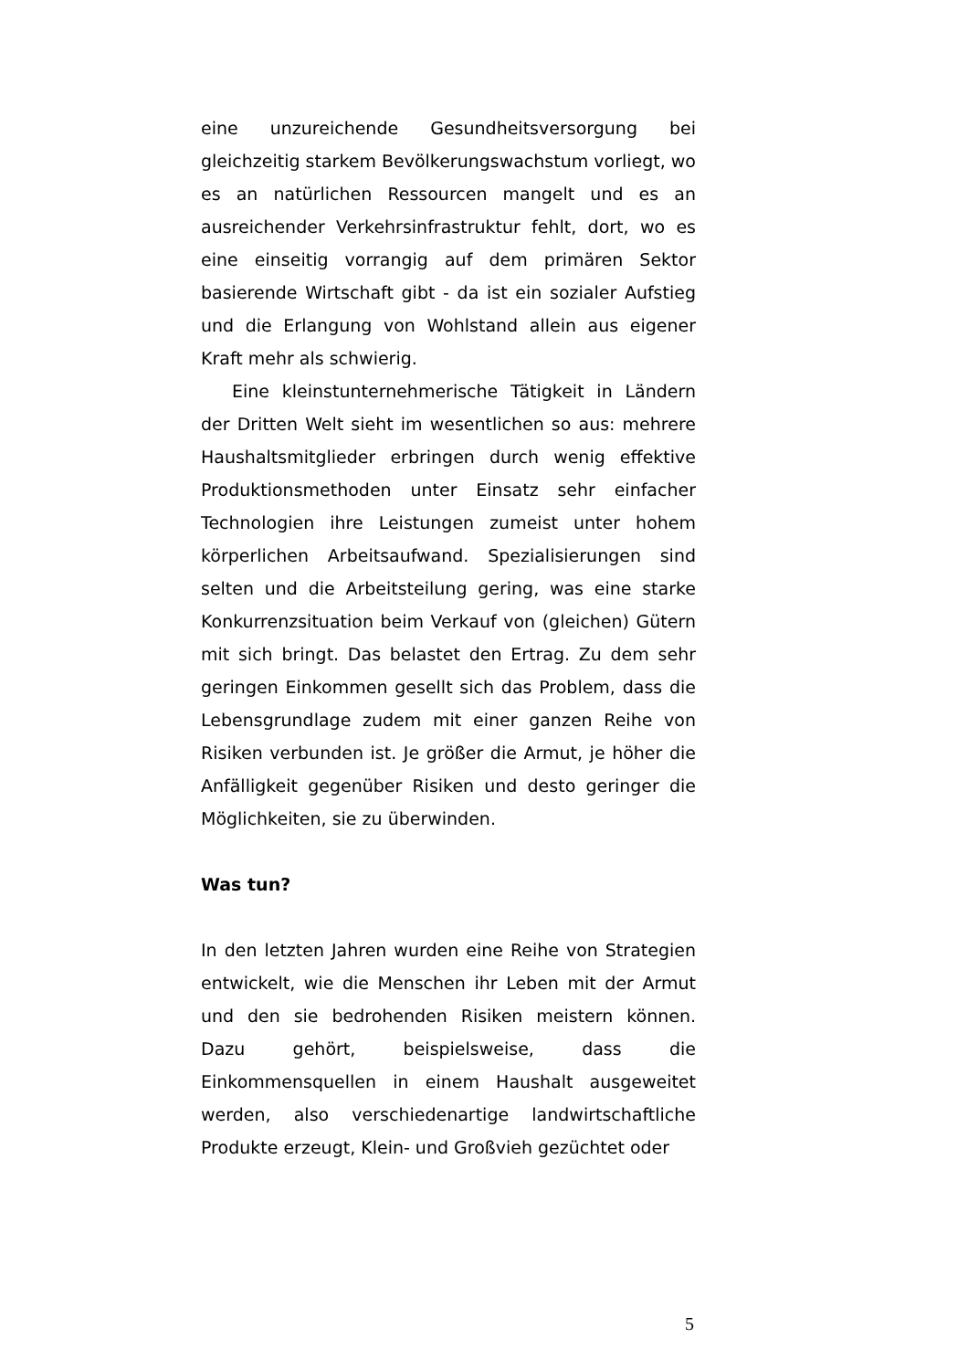eine unzureichende Gesundheitsversorgung bei gleichzeitig starkem Bevölkerungswachstum vorliegt, wo es an natürlichen Ressourcen mangelt und es an ausreichender Verkehrsinfrastruktur fehlt, dort, wo es eine einseitig vorrangig auf dem primären Sektor basierende Wirtschaft gibt - da ist ein sozialer Aufstieg und die Erlangung von Wohlstand allein aus eigener Kraft mehr als schwierig.
Eine kleinstunternehmerische Tätigkeit in Ländern der Dritten Welt sieht im wesentlichen so aus: mehrere Haushaltsmitglieder erbringen durch wenig effektive Produktionsmethoden unter Einsatz sehr einfacher Technologien ihre Leistungen zumeist unter hohem körperlichen Arbeitsaufwand. Spezialisierungen sind selten und die Arbeitsteilung gering, was eine starke Konkurrenzsituation beim Verkauf von (gleichen) Gütern mit sich bringt. Das belastet den Ertrag. Zu dem sehr geringen Einkommen gesellt sich das Problem, dass die Lebensgrundlage zudem mit einer ganzen Reihe von Risiken verbunden ist. Je größer die Armut, je höher die Anfälligkeit gegenüber Risiken und desto geringer die Möglichkeiten, sie zu überwinden.
Was tun?
In den letzten Jahren wurden eine Reihe von Strategien entwickelt, wie die Menschen ihr Leben mit der Armut und den sie bedrohenden Risiken meistern können. Dazu gehört, beispielsweise, dass die Einkommensquellen in einem Haushalt ausgeweitet werden, also verschiedenartige landwirtschaftliche Produkte erzeugt, Klein- und Großvieh gezüchtet oder
5